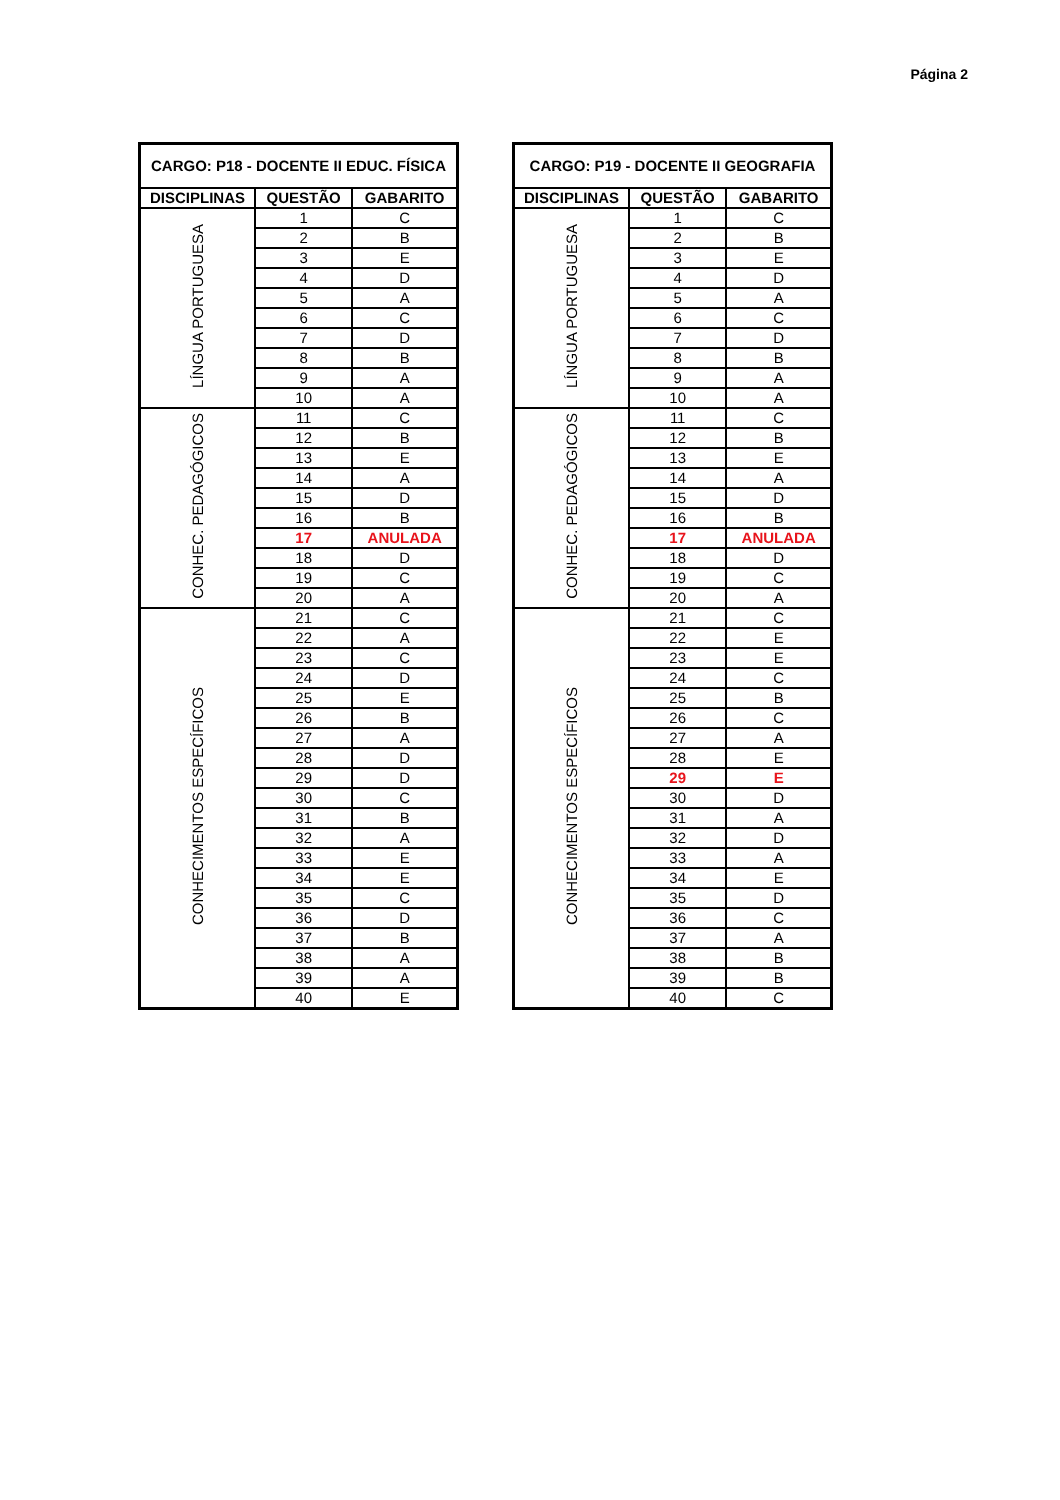Página 2
| CARGO: P18 - DOCENTE II EDUC. FÍSICA | | |
| --- | --- | --- |
| DISCIPLINAS | QUESTÃO | GABARITO |
| LÍNGUA PORTUGUESA | 1 | C |
| | 2 | B |
| | 3 | E |
| | 4 | D |
| | 5 | A |
| | 6 | C |
| | 7 | D |
| | 8 | B |
| | 9 | A |
| | 10 | A |
| CONHEC. PEDAGÓGICOS | 11 | C |
| | 12 | B |
| | 13 | E |
| | 14 | A |
| | 15 | D |
| | 16 | B |
| | 17 | ANULADA |
| | 18 | D |
| | 19 | C |
| | 20 | A |
| CONHECIMENTOS ESPECÍFICOS | 21 | C |
| | 22 | A |
| | 23 | C |
| | 24 | D |
| | 25 | E |
| | 26 | B |
| | 27 | A |
| | 28 | D |
| | 29 | D |
| | 30 | C |
| | 31 | B |
| | 32 | A |
| | 33 | E |
| | 34 | E |
| | 35 | C |
| | 36 | D |
| | 37 | B |
| | 38 | A |
| | 39 | A |
| | 40 | E |
| CARGO: P19 - DOCENTE II GEOGRAFIA | | |
| --- | --- | --- |
| DISCIPLINAS | QUESTÃO | GABARITO |
| LÍNGUA PORTUGUESA | 1 | C |
| | 2 | B |
| | 3 | E |
| | 4 | D |
| | 5 | A |
| | 6 | C |
| | 7 | D |
| | 8 | B |
| | 9 | A |
| | 10 | A |
| CONHEC. PEDAGÓGICOS | 11 | C |
| | 12 | B |
| | 13 | E |
| | 14 | A |
| | 15 | D |
| | 16 | B |
| | 17 | ANULADA |
| | 18 | D |
| | 19 | C |
| | 20 | A |
| CONHECIMENTOS ESPECÍFICOS | 21 | C |
| | 22 | E |
| | 23 | E |
| | 24 | C |
| | 25 | B |
| | 26 | C |
| | 27 | A |
| | 28 | E |
| | 29 | E |
| | 30 | D |
| | 31 | A |
| | 32 | D |
| | 33 | A |
| | 34 | E |
| | 35 | D |
| | 36 | C |
| | 37 | A |
| | 38 | B |
| | 39 | B |
| | 40 | C |